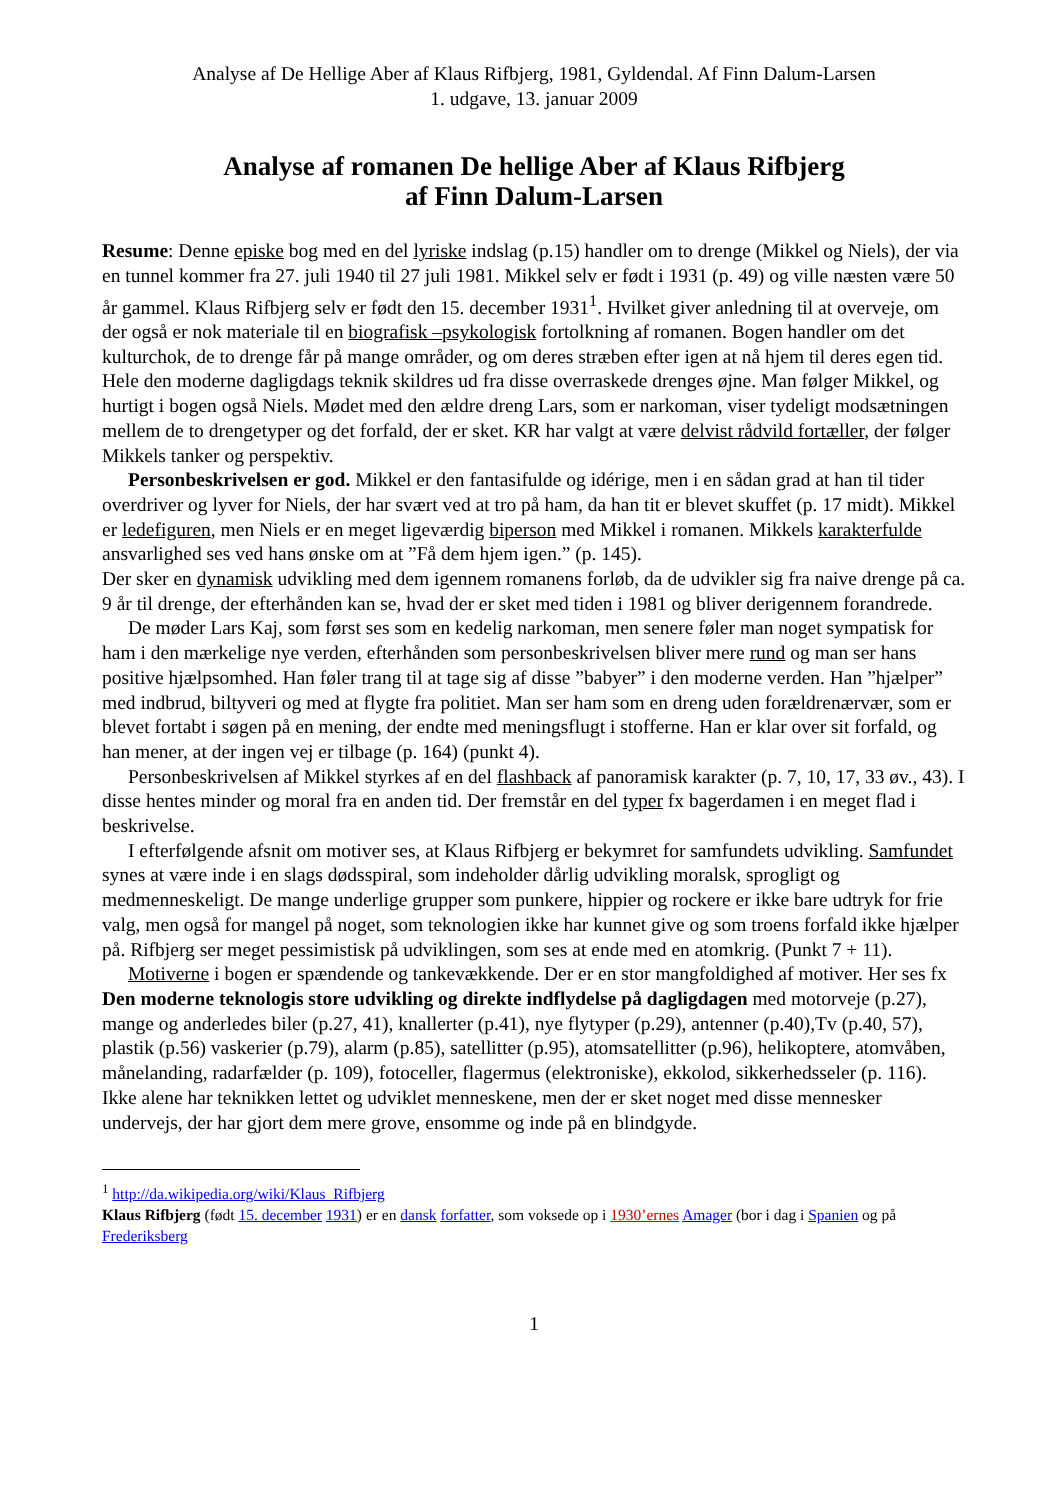Analyse af De Hellige Aber af Klaus Rifbjerg, 1981, Gyldendal. Af Finn Dalum-Larsen
1. udgave, 13. januar 2009
Analyse af romanen De hellige Aber af Klaus Rifbjerg
af Finn Dalum-Larsen
Resume: Denne episke bog med en del lyriske indslag (p.15) handler om to drenge (Mikkel og Niels), der via en tunnel kommer fra 27. juli 1940 til 27 juli 1981. Mikkel selv er født i 1931 (p. 49) og ville næsten være 50 år gammel. Klaus Rifbjerg selv er født den 15. december 1931<sup>1</sup>. Hvilket giver anledning til at overveje, om der også er nok materiale til en biografisk –psykologisk fortolkning af romanen. Bogen handler om det kulturchok, de to drenge får på mange områder, og om deres stræben efter igen at nå hjem til deres egen tid. Hele den moderne dagligdags teknik skildres ud fra disse overraskede drenges øjne. Man følger Mikkel, og hurtigt i bogen også Niels. Mødet med den ældre dreng Lars, som er narkoman, viser tydeligt modsætningen mellem de to drengetyper og det forfald, der er sket. KR har valgt at være delvist rådvild fortæller, der følger Mikkels tanker og perspektiv.
Personbeskrivelsen er god. Mikkel er den fantasifulde og idérige, men i en sådan grad at han til tider overdriver og lyver for Niels, der har svært ved at tro på ham, da han tit er blevet skuffet (p. 17 midt). Mikkel er ledefiguren, men Niels er en meget ligeværdig biperson med Mikkel i romanen. Mikkels karakterfulde ansvarlighed ses ved hans ønske om at ”Få dem hjem igen.” (p. 145).
Der sker en dynamisk udvikling med dem igennem romanens forløb, da de udvikler sig fra naive drenge på ca. 9 år til drenge, der efterhånden kan se, hvad der er sket med tiden i 1981 og bliver derigennem forandrede.
De møder Lars Kaj, som først ses som en kedelig narkoman, men senere føler man noget sympatisk for ham i den mærkelige nye verden, efterhånden som personbeskrivelsen bliver mere rund og man ser hans positive hjælpsomhed. Han føler trang til at tage sig af disse ”babyer” i den moderne verden. Han ”hjælper” med indbrud, biltyveri og med at flygte fra politiet. Man ser ham som en dreng uden forældrenærvær, som er blevet fortabt i søgen på en mening, der endte med meningsflugt i stofferne. Han er klar over sit forfald, og han mener, at der ingen vej er tilbage (p. 164) (punkt 4).
Personbeskrivelsen af Mikkel styrkes af en del flashback af panoramisk karakter (p. 7, 10, 17, 33 øv., 43). I disse hentes minder og moral fra en anden tid. Der fremstår en del typer fx bagerdamen i en meget flad i beskrivelse.
I efterfølgende afsnit om motiver ses, at Klaus Rifbjerg er bekymret for samfundets udvikling. Samfundet synes at være inde i en slags dødsspiral, som indeholder dårlig udvikling moralsk, sprogligt og medmenneskeligt. De mange underlige grupper som punkere, hippier og rockere er ikke bare udtryk for frie valg, men også for mangel på noget, som teknologien ikke har kunnet give og som troens forfald ikke hjælper på. Rifbjerg ser meget pessimistisk på udviklingen, som ses at ende med en atomkrig. (Punkt 7 + 11).
Motiverne i bogen er spændende og tankevækkende. Der er en stor mangfoldighed af motiver. Her ses fx Den moderne teknologis store udvikling og direkte indflydelse på dagligdagen med motorveje (p.27), mange og anderledes biler (p.27, 41), knallerter (p.41), nye flytyper (p.29), antenner (p.40),Tv (p.40, 57), plastik (p.56) vaskerier (p.79), alarm (p.85), satellitter (p.95), atomsatellitter (p.96), helikoptere, atomvåben, månelanding, radarfælder (p. 109), fotoceller, flagermus (elektroniske), ekkolod, sikkerhedsseler (p. 116). Ikke alene har teknikken lettet og udviklet menneskene, men der er sket noget med disse mennesker undervejs, der har gjort dem mere grove, ensomme og inde på en blindgyde.
<sup>1</sup> http://da.wikipedia.org/wiki/Klaus_Rifbjerg
Klaus Rifbjerg (født 15. december 1931) er en dansk forfatter, som voksede op i 1930’ernes Amager (bor i dag i Spanien og på Frederiksberg
1